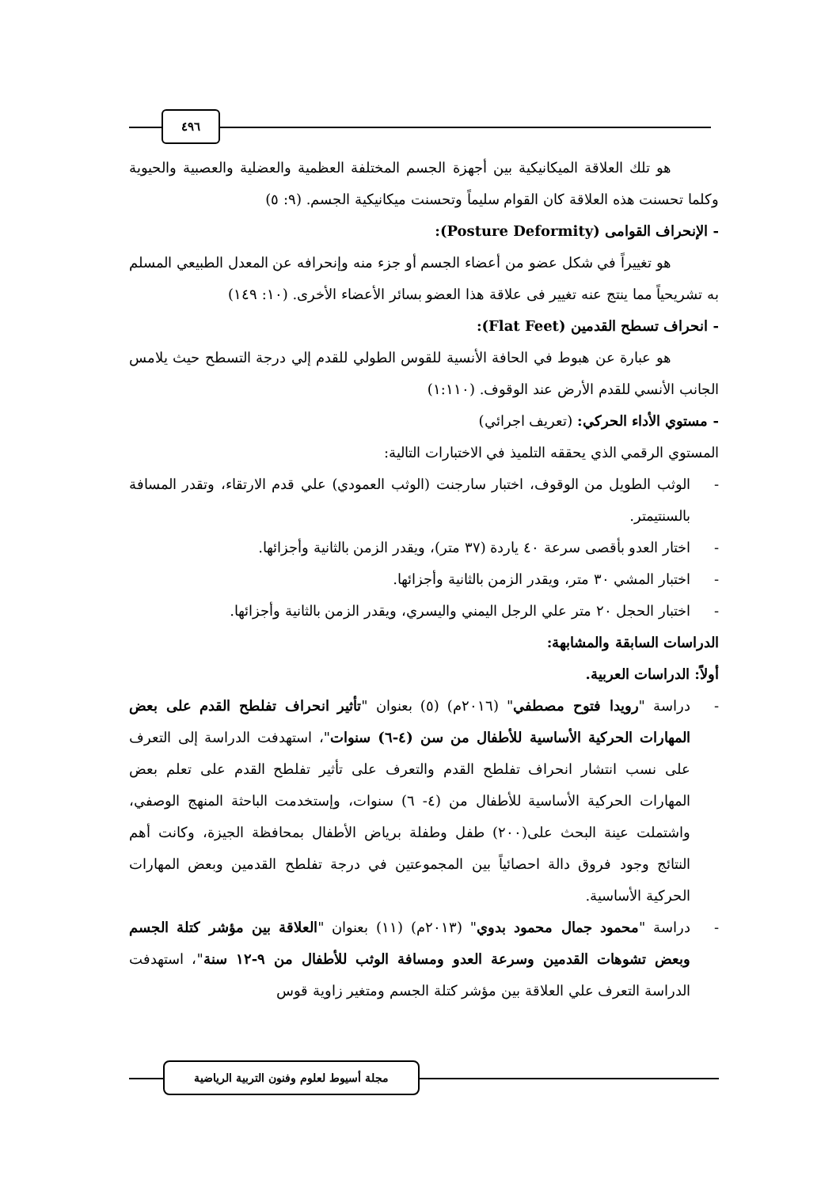٤٩٦
هو تلك العلاقة الميكانيكية بين أجهزة الجسم المختلفة العظمية والعضلية والعصبية والحيوية وكلما تحسنت هذه العلاقة كان القوام سليماً وتحسنت ميكانيكية الجسم. (٩: ٥)
- الإنحراف القوامى (Posture Deformity):
هو تغييراً في شكل عضو من أعضاء الجسم أو جزء منه وإنحرافه عن المعدل الطبيعي المسلم به تشريحياً مما ينتج عنه تغيير فى علاقة هذا العضو بسائر الأعضاء الأخرى. (١٠: ١٤٩)
- انحراف تسطح القدمين (Flat Feet):
هو عبارة عن هبوط في الحافة الأنسية للقوس الطولي للقدم إلي درجة التسطح حيث يلامس الجانب الأنسي للقدم الأرض عند الوقوف. (١:١١٠)
- مستوي الأداء الحركي: (تعريف اجرائي)
المستوي الرقمي الذي يحققه التلميذ في الاختبارات التالية:
- الوثب الطويل من الوقوف، اختبار سارجنت (الوثب العمودي) علي قدم الارتقاء، وتقدر المسافة بالسنتيمتر.
- اختار العدو بأقصى سرعة ٤٠ ياردة (٣٧ متر)، ويقدر الزمن بالثانية وأجزائها.
- اختبار المشي ٣٠ متر، ويقدر الزمن بالثانية وأجزائها.
- اختبار الحجل ٢٠ متر علي الرجل اليمني واليسري، ويقدر الزمن بالثانية وأجزائها.
الدراسات السابقة والمشابهة:
أولاً: الدراسات العربية.
- دراسة "رويدا فتوح مصطفي" (٢٠١٦م) (٥) بعنوان "تأثير انحراف تفلطح القدم على بعض المهارات الحركية الأساسية للأطفال من سن (٤-٦) سنوات"، استهدفت الدراسة إلى التعرف على نسب انتشار انحراف تفلطح القدم والتعرف على تأثير تفلطح القدم على تعلم بعض المهارات الحركية الأساسية للأطفال من (٤- ٦) سنوات، وإستخدمت الباحثة المنهج الوصفي، واشتملت عينة البحث على(٢٠٠) طفل وطفلة برياض الأطفال بمحافظة الجيزة، وكانت أهم النتائج وجود فروق دالة احصائياً بين المجموعتين في درجة تفلطح القدمين وبعض المهارات الحركية الأساسية.
- دراسة "محمود جمال محمود بدوي" (٢٠١٣م) (١١) بعنوان "العلاقة بين مؤشر كتلة الجسم وبعض تشوهات القدمين وسرعة العدو ومسافة الوثب للأطفال من ٩-١٢ سنة"، استهدفت الدراسة التعرف علي العلاقة بين مؤشر كتلة الجسم ومتغير زاوية قوس
مجلة أسيوط لعلوم وفنون التربية الرياضية